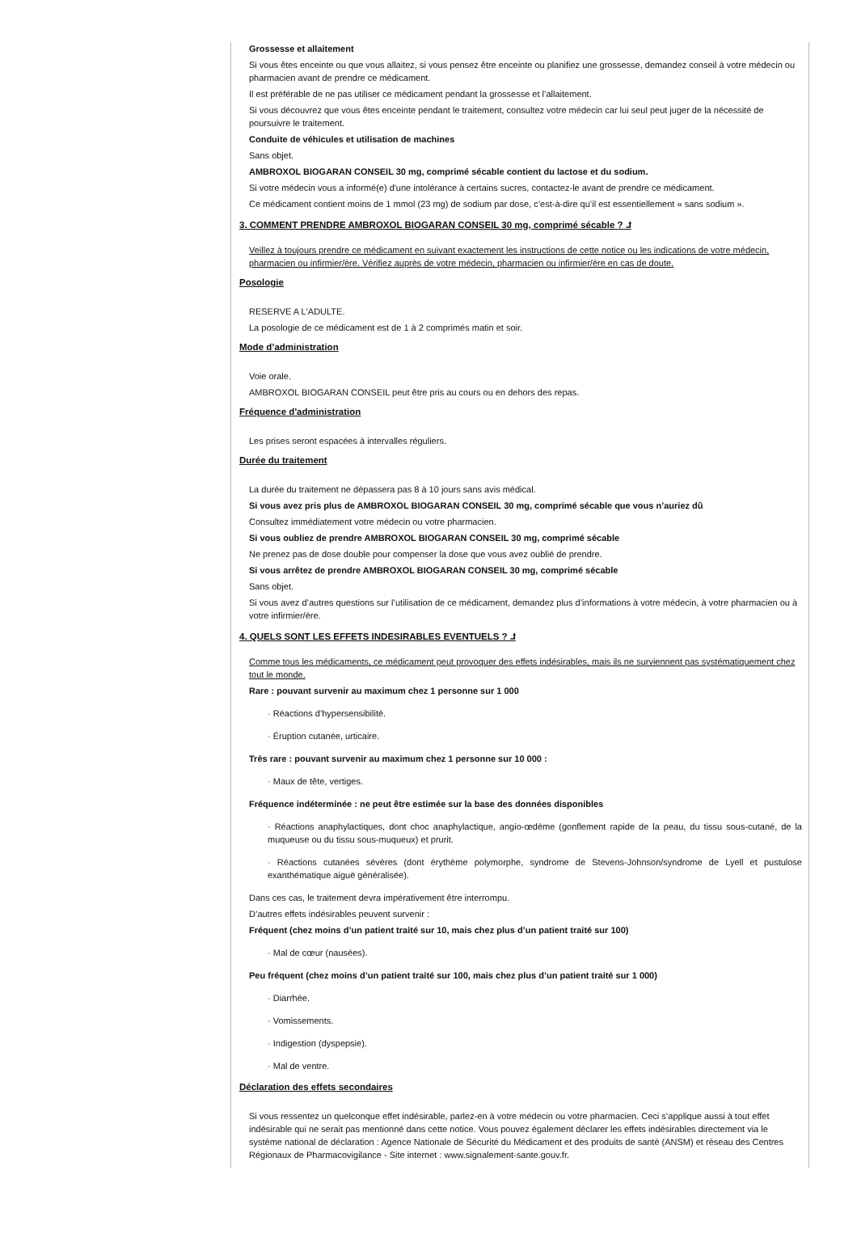Grossesse et allaitement
Si vous êtes enceinte ou que vous allaitez, si vous pensez être enceinte ou planifiez une grossesse, demandez conseil à votre médecin ou pharmacien avant de prendre ce médicament.
Il est préférable de ne pas utiliser ce médicament pendant la grossesse et l’allaitement.
Si vous découvrez que vous êtes enceinte pendant le traitement, consultez votre médecin car lui seul peut juger de la nécessité de poursuivre le traitement.
Conduite de véhicules et utilisation de machines
Sans objet.
AMBROXOL BIOGARAN CONSEIL 30 mg, comprimé sécable contient du lactose et du sodium.
Si votre médecin vous a informé(e) d'une intolérance à certains sucres, contactez-le avant de prendre ce médicament.
Ce médicament contient moins de 1 mmol (23 mg) de sodium par dose, c’est-à-dire qu’il est essentiellement « sans sodium ».
3. COMMENT PRENDRE AMBROXOL BIOGARAN CONSEIL 30 mg, comprimé sécable ? ⮥
Veillez à toujours prendre ce médicament en suivant exactement les instructions de cette notice ou les indications de votre médecin, pharmacien ou infirmier/ère. Vérifiez auprès de votre médecin, pharmacien ou infirmier/ère en cas de doute.
Posologie
RESERVE A L'ADULTE.
La posologie de ce médicament est de 1 à 2 comprimés matin et soir.
Mode d’administration
Voie orale.
AMBROXOL BIOGARAN CONSEIL peut être pris au cours ou en dehors des repas.
Fréquence d'administration
Les prises seront espacées à intervalles réguliers.
Durée du traitement
La durée du traitement ne dépassera pas 8 à 10 jours sans avis médical.
Si vous avez pris plus de AMBROXOL BIOGARAN CONSEIL 30 mg, comprimé sécable que vous n’auriez dû
Consultez immédiatement votre médecin ou votre pharmacien.
Si vous oubliez de prendre AMBROXOL BIOGARAN CONSEIL 30 mg, comprimé sécable
Ne prenez pas de dose double pour compenser la dose que vous avez oublié de prendre.
Si vous arrêtez de prendre AMBROXOL BIOGARAN CONSEIL 30 mg, comprimé sécable
Sans objet.
Si vous avez d’autres questions sur l’utilisation de ce médicament, demandez plus d’informations à votre médecin, à votre pharmacien ou à votre infirmier/ère.
4. QUELS SONT LES EFFETS INDESIRABLES EVENTUELS ? ⮥
Comme tous les médicaments, ce médicament peut provoquer des effets indésirables, mais ils ne surviennent pas systématiquement chez tout le monde.
Rare : pouvant survenir au maximum chez 1 personne sur 1 000
· Réactions d’hypersensibilité.
· Éruption cutanée, urticaire.
Très rare : pouvant survenir au maximum chez 1 personne sur 10 000 :
· Maux de tête, vertiges.
Fréquence indéterminée : ne peut être estimée sur la base des données disponibles
· Réactions anaphylactiques, dont choc anaphylactique, angio-œdème (gonflement rapide de la peau, du tissu sous-cutané, de la muqueuse ou du tissu sous-muqueux) et prurit.
· Réactions cutanées sévères (dont érythème polymorphe, syndrome de Stevens-Johnson/syndrome de Lyell et pustulose exanthématique aiguë généralisée).
Dans ces cas, le traitement devra impérativement être interrompu.
D’autres effets indésirables peuvent survenir :
Fréquent (chez moins d’un patient traité sur 10, mais chez plus d’un patient traité sur 100)
· Mal de cœur (nausées).
Peu fréquent (chez moins d’un patient traité sur 100, mais chez plus d’un patient traité sur 1 000)
· Diarrhée.
· Vomissements.
· Indigestion (dyspepsie).
· Mal de ventre.
Déclaration des effets secondaires
Si vous ressentez un quelconque effet indésirable, parlez-en à votre médecin ou votre pharmacien. Ceci s’applique aussi à tout effet indésirable qui ne serait pas mentionné dans cette notice. Vous pouvez également déclarer les effets indésirables directement via le système national de déclaration : Agence Nationale de Sécurité du Médicament et des produits de santé (ANSM) et réseau des Centres Régionaux de Pharmacovigilance - Site internet : www.signalement-sante.gouv.fr.